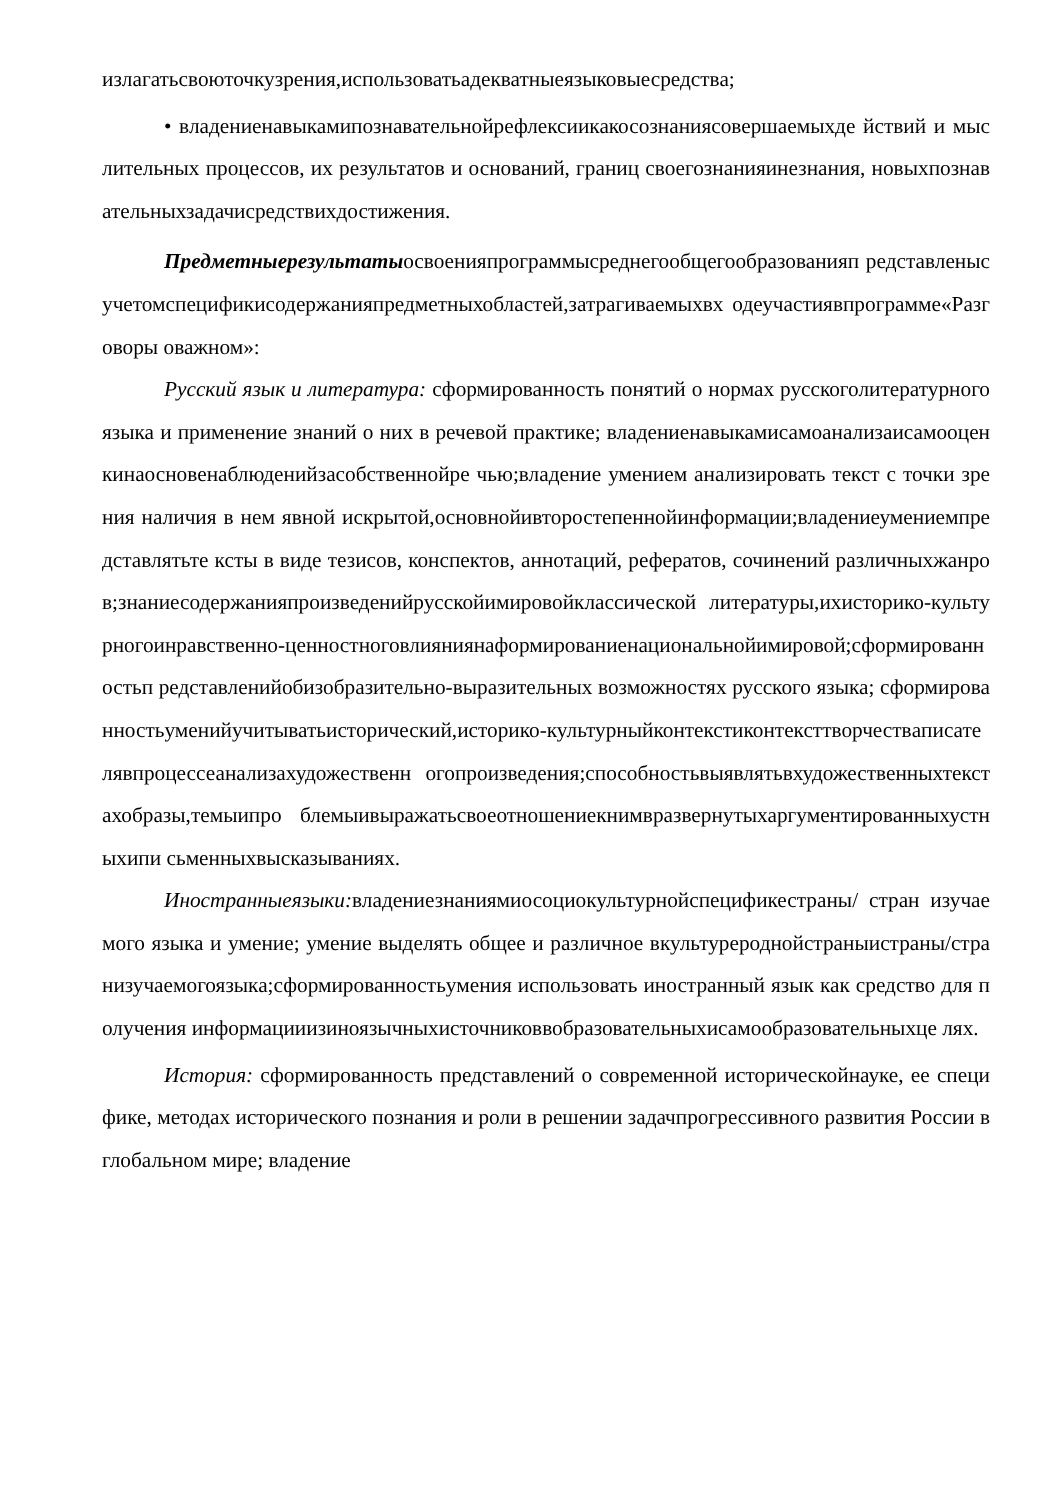излагатьсвоюточкузрения,использоватьадекватныеязыковыесредства;
• владениенавыкамипознавательнойрефлексиикакосознаниясовершаемыхде йствий и мыслительных процессов, их результатов и оснований, границ своегознанияинезнания, новыхпознавательныхзадачисредствихдостижения.
Предметныерезультатыосвоенияпрограммысреднегообщегообразованияп редставленысучетомспецификисодержанияпредметныхобластей,затрагиваемыхвх одеучастиявпрограмме«Разговоры оважном»:
Русский язык и литература: сформированность понятий о нормах русскоголитературного языка и применение знаний о них в речевой практике; владениенавыкамисамоанализаисамооценкинаосновенаблюденийзасобственнойре чью;владение умением анализировать текст с точки зрения наличия в нем явной искрытой,основнойивторостепеннойинформации;владениеумениемпредставлятьте ксты в виде тезисов, конспектов, аннотаций, рефератов, сочинений различныхжанров;знаниесодержанияпроизведенийрусскойимировойклассической литературы,ихисторико-культурногоинравственно-ценностноговлияниянаформированиенациональнойимировой;сформированностьп редставленийобизобразительно-выразительных возможностях русского языка; сформированностьуменийучитыватьисторический,историко-культурныйконтекстиконтексттворчествaписателявпроцессеанализахудожественн огопроизведения;способностьвыявлятьвхудожественныхтекстахобразы,темыипро блемыивыражатьсвоеотношениекнимвразвернутыхаргументированныхустныхипи сьменныхвысказываниях.
Иностранныеязыки: владениезнаниямиосоциокультурнойспецификестраны/ стран изучаемого языка и умение; умение выделять общее и различное вкультуреродной​страныистраны/странизучаемогоязыка;сформированностьумения использовать иностранный язык как средство для получения информацииизиноязычныхисточниковвобразовательныхисамообразовательныхце лях.
История: сформированность представлений о современной историческойнауке, ее специфике, методах исторического познания и роли в решении задачпрогрессивного развития России в глобальном мире; владение